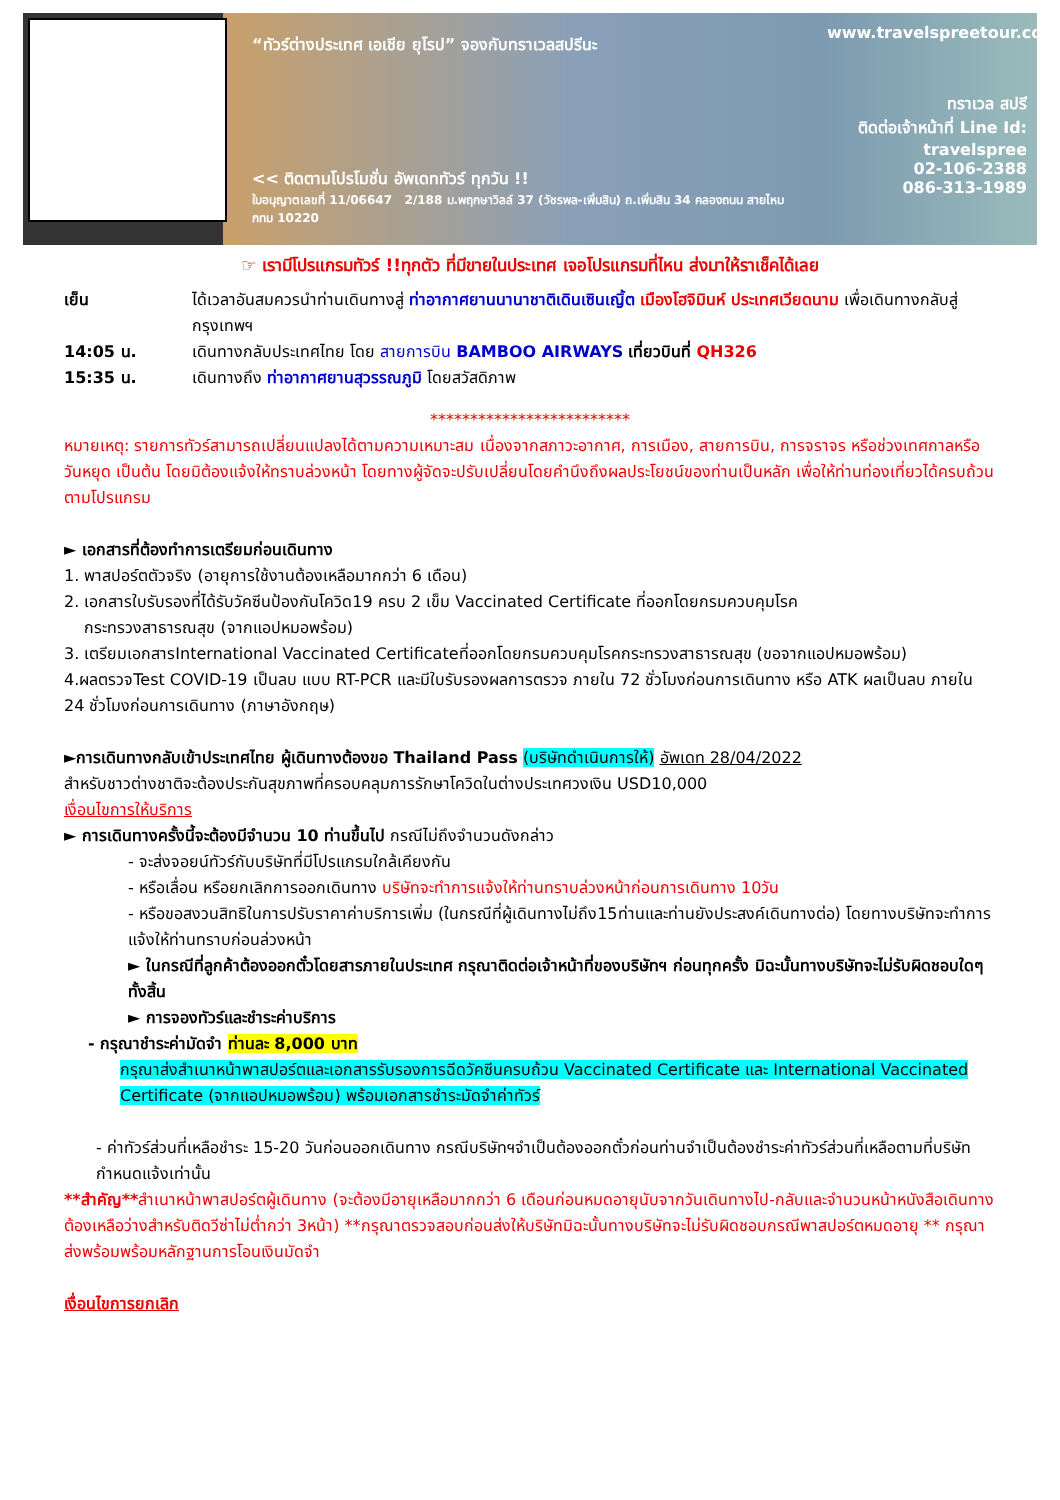“ทัวร์ต่างประเทศ เอเชีย ยุโรป” จองกับทราเวลสปรีนะ
<< ติดตามโปรโมชั่น อัพเดททัวร์ ทุกวัน !!
ใบอนุญาตเลขที่ 11/06647 2/188 ม.พฤกษาวิลล์ 37 (วัชรพล-เพิ่มสิน) ถ.เพิ่มสิน 34 คลองถนน สายไหม กทม 10220
www.travelspreetour.com
ทราเวล สปรี
ติดต่อเจ้าหน้าที่ Line Id:
travelspree
02-106-2388
086-313-1989
☞ เรามีโปรแกรมทัวร์ !!ทุกตัว ที่มีขายในประเทศ เจอโปรแกรมที่ไหน ส่งมาให้ราเช็คได้เลย
เย็น ได้เวลาอันสมควรนำท่านเดินทางสู่ ท่าอากาศยานนานาชาติเดินเซินเญิ้ต เมืองโฮจิมินห์ ประเทศเวียดนาม เพื่อเดินทางกลับสู่กรุงเทพฯ
14:05 น. เดินทางกลับประเทศไทย โดย สายการบิน BAMBOO AIRWAYS เที่ยวบินที่ QH326
15:35 น. เดินทางถึง ท่าอากาศยานสุวรรณภูมิ โดยสวัสดิภาพ
*************************
หมายเหตุ: รายการทัวร์สามารถเปลี่ยนแปลงได้ตามความเหมาะสม เนื่องจากสภาวะอากาศ, การเมือง, สายการบิน, การจราจร หรือช่วงเทศกาลหรือวันหยุด เป็นต้น โดยมิต้องแจ้งให้ทราบล่วงหน้า โดยทางผู้จัดจะปรับเปลี่ยนโดยคำนึงถึงผลประโยชน์ของท่านเป็นหลัก เพื่อให้ท่านท่องเที่ยวได้ครบถ้วนตามโปรแกรม
► เอกสารที่ต้องทำการเตรียมก่อนเดินทาง
1. พาสปอร์ตตัวจริง (อายุการใช้งานต้องเหลือมากกว่า 6 เดือน)
2. เอกสารใบรับรองที่ได้รับวัคซีนป้องกันโควิด19 ครบ 2 เข็ม Vaccinated Certificate ที่ออกโดยกรมควบคุมโรค
กระทรวงสาธารณสุข (จากแอปหมอพร้อม)
3. เตรียมเอกสารInternational Vaccinated Certificateที่ออกโดยกรมควบคุมโรคกระทรวงสาธารณสุข (ขอจากแอปหมอพร้อม)
4.ผลตรวจTest COVID-19 เป็นลบ แบบ RT-PCR และมีใบรับรองผลการตรวจ ภายใน 72 ชั่วโมงก่อนการเดินทาง หรือ ATK ผลเป็นลบ ภายใน 24 ชั่วโมงก่อนการเดินทาง (ภาษาอังกฤษ)
►การเดินทางกลับเข้าประเทศไทย ผู้เดินทางต้องขอ Thailand Pass (บริษัทดำเนินการให้) อัพเดท 28/04/2022
สำหรับชาวต่างชาติจะต้องประกันสุขภาพที่ครอบคลุมการรักษาโควิดในต่างประเทศวงเงิน USD10,000
เงื่อนไขการให้บริการ
► การเดินทางครั้งนี้จะต้องมีจำนวน 10 ท่านขึ้นไป กรณีไม่ถึงจำนวนดังกล่าว
- จะส่งจอยน์ทัวร์กับบริษัทที่มีโปรแกรมใกล้เคียงกัน
- หรือเลื่อน หรือยกเลิกการออกเดินทาง บริษัทจะทำการแจ้งให้ท่านทราบล่วงหน้าก่อนการเดินทาง 10วัน
- หรือขอสงวนสิทธิในการปรับราคาค่าบริการเพิ่ม (ในกรณีที่ผู้เดินทางไม่ถึง15ท่านและท่านยังประสงค์เดินทางต่อ) โดยทางบริษัทจะทำการแจ้งให้ท่านทราบก่อนล่วงหน้า
► ในกรณีที่ลูกค้าต้องออกตั๋วโดยสารภายในประเทศ กรุณาติดต่อเจ้าหน้าที่ของบริษัทฯ ก่อนทุกครั้ง มิฉะนั้นทางบริษัทจะไม่รับผิดชอบใดๆ ทั้งสิ้น
► การจองทัวร์และชำระค่าบริการ
- กรุณาชำระค่ามัดจำ ท่านละ 8,000 บาท
กรุณาส่งสำเนาหน้าพาสปอร์ตและเอกสารรับรองการฉีดวัคซีนครบถ้วน Vaccinated Certificate และ International Vaccinated Certificate (จากแอปหมอพร้อม) พร้อมเอกสารชำระมัดจำค่าทัวร์
- ค่าทัวร์ส่วนที่เหลือชำระ 15-20 วันก่อนออกเดินทาง กรณีบริษัทฯจำเป็นต้องออกตั๋วก่อนท่านจำเป็นต้องชำระค่าทัวร์ส่วนที่เหลือตามที่บริษัทกำหนดแจ้งเท่านั้น
**สำคัญ**สำเนาหน้าพาสปอร์ตผู้เดินทาง (จะต้องมีอายุเหลือมากกว่า 6 เดือนก่อนหมดอายุนับจากวันเดินทางไป-กลับและจำนวนหน้าหนังสือเดินทางต้องเหลือว่างสำหรับติดวีซ่าไม่ต่ำกว่า 3หน้า) **กรุณาตรวจสอบก่อนส่งให้บริษัทมิฉะนั้นทางบริษัทจะไม่รับผิดชอบกรณีพาสปอร์ตหมดอายุ ** กรุณาส่งพร้อมพร้อมหลักฐานการโอนเงินมัดจำ
เงื่อนไขการยกเลิก